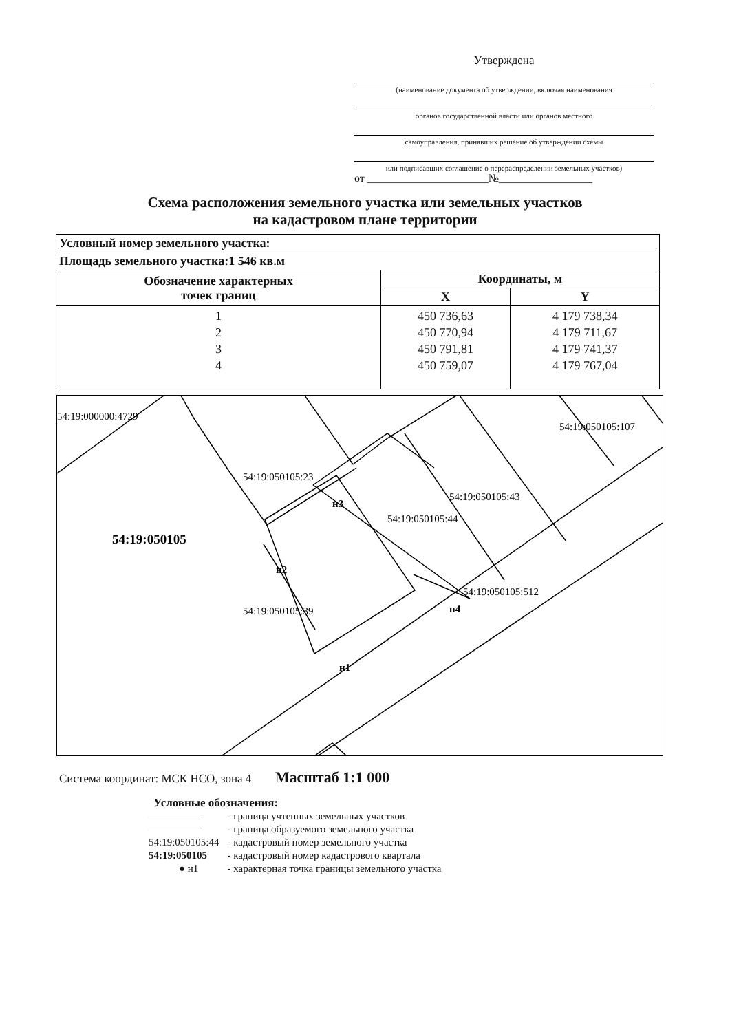Утверждена
(наименование документа об утверждении, включая наименования
органов государственной власти или органов местного
самоуправления, принявших решение об утверждении схемы
или подписавших соглашение о перераспределении земельных участков)
от ______________________№_________________
Схема расположения земельного участка или земельных участков
на кадастровом плане территории
| Условный номер земельного участка: | | |
| --- | --- | --- |
| Площадь земельного участка:1 546 кв.м | | |
| Обозначение характерных точек границ | Координаты, м | |
| | X | Y |
| 1 2 3 4 | 450 736,63 450 770,94 450 791,81 450 759,07 | 4 179 738,34 4 179 711,67 4 179 741,37 4 179 767,04 |
54:19:000000:4729
54:19:050105:107
54:19:050105:23
54:19:050105:43
54:19:050105:44
54:19:050105:512
54:19:050105:39
54:19:050105
н3
н2
н4
н1
Система координат: МСК НСО, зона 4 Масштаб 1:1 000
Условные обозначения:
| ――――― | - граница учтенных земельных участков |
| ――――― | - граница образуемого земельного участка |
| 54:19:050105:44 | - кадастровый номер земельного участка |
| 54:19:050105 | - кадастровый номер кадастрового квартала |
| ● н1 | - характерная точка границы земельного участка |